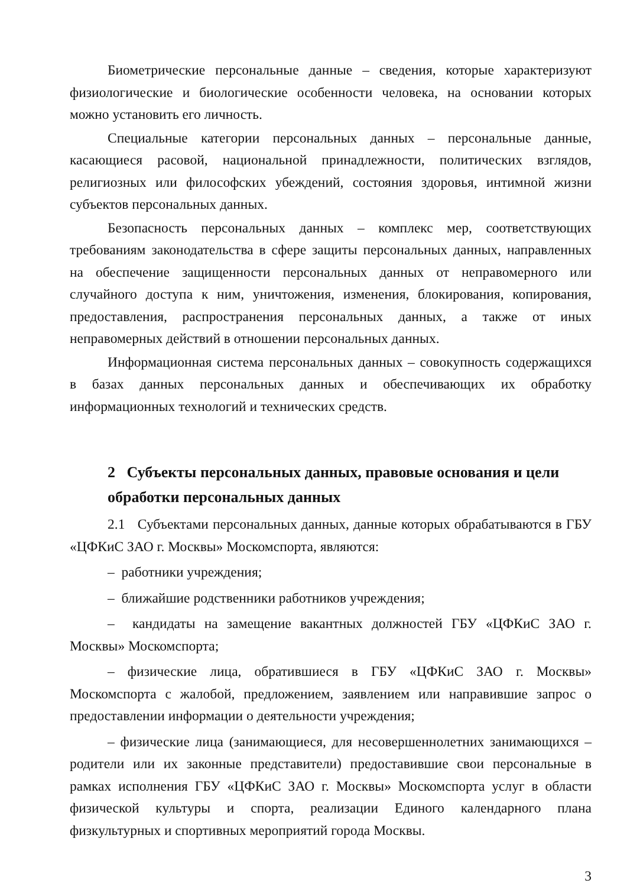Биометрические персональные данные – сведения, которые характеризуют физиологические и биологические особенности человека, на основании которых можно установить его личность.
Специальные категории персональных данных – персональные данные, касающиеся расовой, национальной принадлежности, политических взглядов, религиозных или философских убеждений, состояния здоровья, интимной жизни субъектов персональных данных.
Безопасность персональных данных – комплекс мер, соответствующих требованиям законодательства в сфере защиты персональных данных, направленных на обеспечение защищенности персональных данных от неправомерного или случайного доступа к ним, уничтожения, изменения, блокирования, копирования, предоставления, распространения персональных данных, а также от иных неправомерных действий в отношении персональных данных.
Информационная система персональных данных – совокупность содержащихся в базах данных персональных данных и обеспечивающих их обработку информационных технологий и технических средств.
2 Субъекты персональных данных, правовые основания и цели обработки персональных данных
2.1 Субъектами персональных данных, данные которых обрабатываются в ГБУ «ЦФКиС ЗАО г. Москвы» Москомспорта, являются:
– работники учреждения;
– ближайшие родственники работников учреждения;
– кандидаты на замещение вакантных должностей ГБУ «ЦФКиС ЗАО г. Москвы» Москомспорта;
– физические лица, обратившиеся в ГБУ «ЦФКиС ЗАО г. Москвы» Москомспорта с жалобой, предложением, заявлением или направившие запрос о предоставлении информации о деятельности учреждения;
– физические лица (занимающиеся, для несовершеннолетних занимающихся – родители или их законные представители) предоставившие свои персональные в рамках исполнения ГБУ «ЦФКиС ЗАО г. Москвы» Москомспорта услуг в области физической культуры и спорта, реализации Единого календарного плана физкультурных и спортивных мероприятий города Москвы.
3